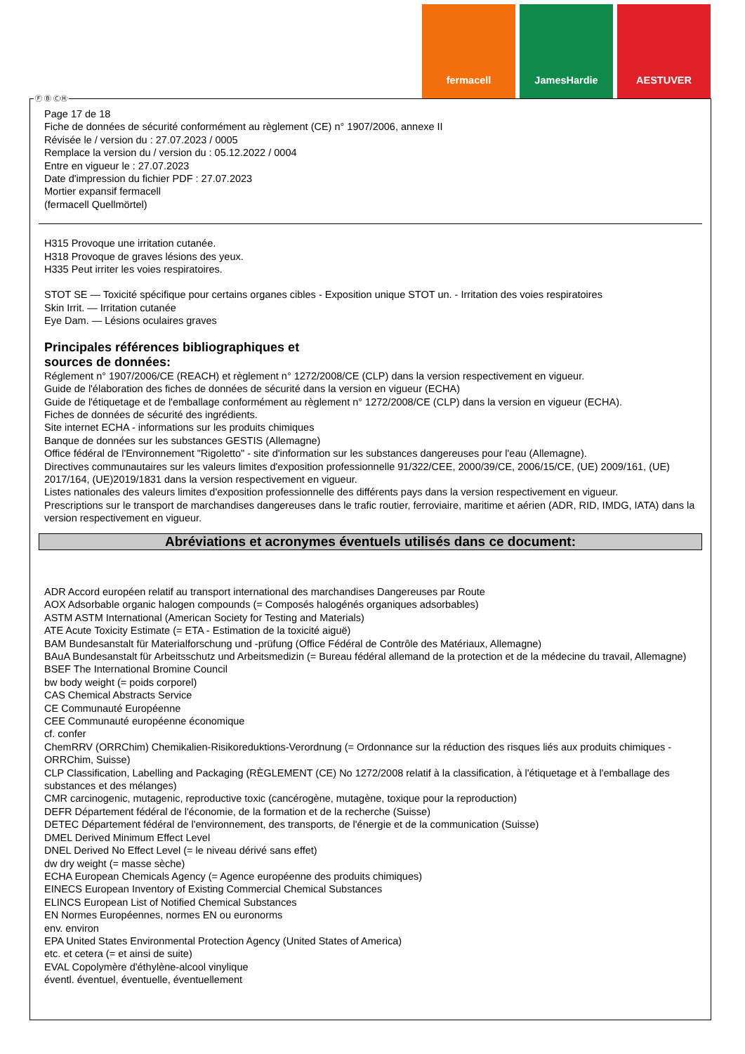fermacell JamesHardie AESTUVER
Page 17 de 18
Fiche de données de sécurité conformément au règlement (CE) n° 1907/2006, annexe II
Révisée le / version du : 27.07.2023 / 0005
Remplace la version du / version du : 05.12.2022 / 0004
Entre en vigueur le : 27.07.2023
Date d'impression du fichier PDF : 27.07.2023
Mortier expansif fermacell
(fermacell Quellmörtel)
H315 Provoque une irritation cutanée.
H318 Provoque de graves lésions des yeux.
H335 Peut irriter les voies respiratoires.
STOT SE — Toxicité spécifique pour certains organes cibles - Exposition unique STOT un. - Irritation des voies respiratoires
Skin Irrit. — Irritation cutanée
Eye Dam. — Lésions oculaires graves
Principales références bibliographiques et
sources de données:
Réglement n° 1907/2006/CE (REACH) et règlement n° 1272/2008/CE (CLP) dans la version respectivement en vigueur.
Guide de l'élaboration des fiches de données de sécurité dans la version en vigueur (ECHA)
Guide de l'étiquetage et de l'emballage conformément au règlement n° 1272/2008/CE (CLP) dans la version en vigueur (ECHA).
Fiches de données de sécurité des ingrédients.
Site internet ECHA - informations sur les produits chimiques
Banque de données sur les substances GESTIS (Allemagne)
Office fédéral de l'Environnement "Rigoletto" - site d'information sur les substances dangereuses pour l'eau (Allemagne).
Directives communautaires sur les valeurs limites d'exposition professionnelle 91/322/CEE, 2000/39/CE, 2006/15/CE, (UE) 2009/161, (UE) 2017/164, (UE)2019/1831 dans la version respectivement en vigueur.
Listes nationales des valeurs limites d'exposition professionnelle des différents pays dans la version respectivement en vigueur.
Prescriptions sur le transport de marchandises dangereuses dans le trafic routier, ferroviaire, maritime et aérien (ADR, RID, IMDG, IATA) dans la version respectivement en vigueur.
Abréviations et acronymes éventuels utilisés dans ce document:
ADR Accord européen relatif au transport international des marchandises Dangereuses par Route
AOX Adsorbable organic halogen compounds (= Composés halogénés organiques adsorbables)
ASTM ASTM International (American Society for Testing and Materials)
ATE Acute Toxicity Estimate (= ETA - Estimation de la toxicité aiguë)
BAM Bundesanstalt für Materialforschung und -prüfung (Office Fédéral de Contrôle des Matériaux, Allemagne)
BAuA Bundesanstalt für Arbeitsschutz und Arbeitsmedizin (= Bureau fédéral allemand de la protection et de la médecine du travail, Allemagne)
BSEF The International Bromine Council
bw body weight (= poids corporel)
CAS Chemical Abstracts Service
CE Communauté Européenne
CEE Communauté européenne économique
cf. confer
ChemRRV (ORRChim) Chemikalien-Risikoreduktions-Verordnung (= Ordonnance sur la réduction des risques liés aux produits chimiques - ORRChim, Suisse)
CLP Classification, Labelling and Packaging (RÈGLEMENT (CE) No 1272/2008 relatif à la classification, à l'étiquetage et à l'emballage des substances et des mélanges)
CMR carcinogenic, mutagenic, reproductive toxic (cancérogène, mutagène, toxique pour la reproduction)
DEFR Département fédéral de l'économie, de la formation et de la recherche (Suisse)
DETEC Département fédéral de l'environnement, des transports, de l'énergie et de la communication (Suisse)
DMEL Derived Minimum Effect Level
DNEL Derived No Effect Level (= le niveau dérivé sans effet)
dw dry weight (= masse sèche)
ECHA European Chemicals Agency (= Agence européenne des produits chimiques)
EINECS European Inventory of Existing Commercial Chemical Substances
ELINCS European List of Notified Chemical Substances
EN Normes Européennes, normes EN ou euronorms
env. environ
EPA United States Environmental Protection Agency (United States of America)
etc. et cetera (= et ainsi de suite)
EVAL Copolymère d'éthylène-alcool vinylique
éventl. éventuel, éventuelle, éventuellement
Ⓕ Ⓑ ⒸⒽ